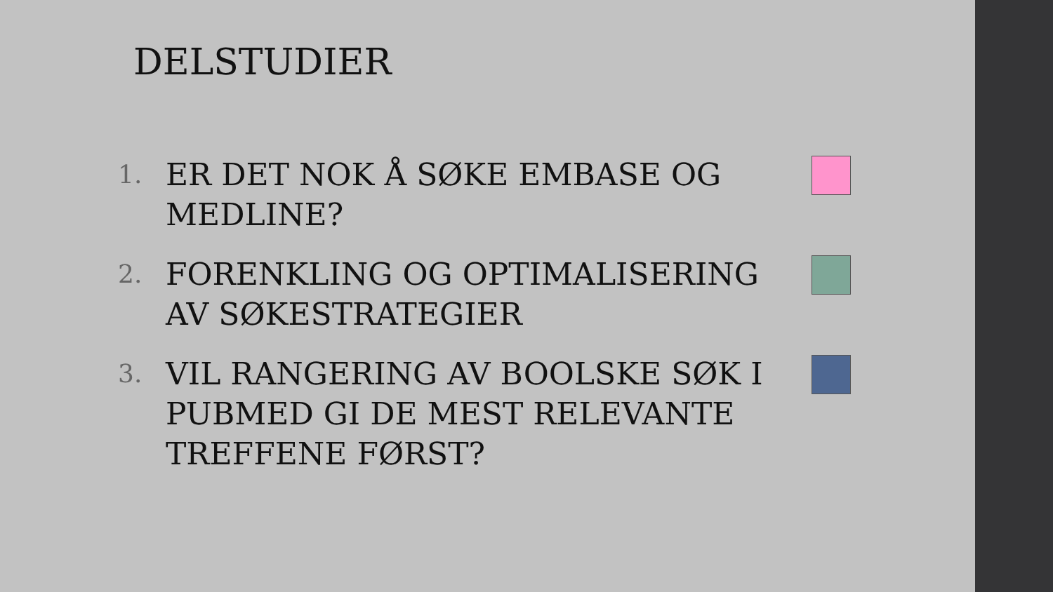DELSTUDIER
1.
ER DET NOK Å SØKE EMBASE OG MEDLINE?
2.
FORENKLING OG OPTIMALISERING AV SØKESTRATEGIER
3.
VIL RANGERING AV BOOLSKE SØK I PUBMED GI DE MEST RELEVANTE TREFFENE FØRST?